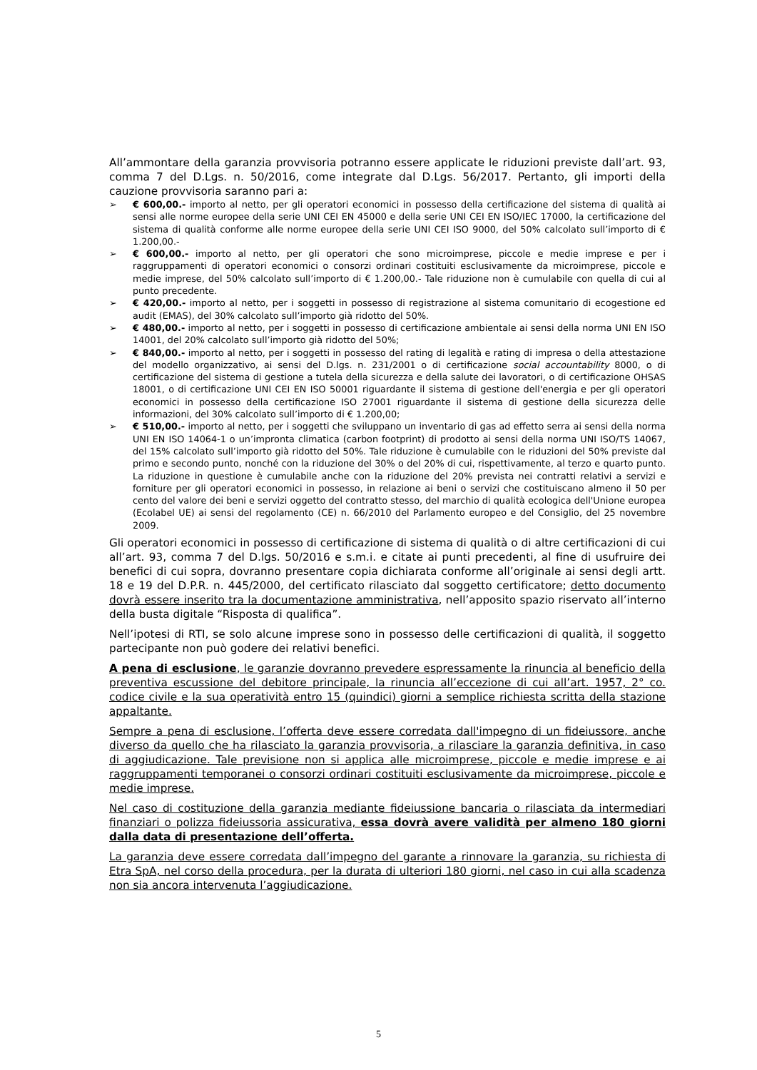All’ammontare della garanzia provvisoria potranno essere applicate le riduzioni previste dall’art. 93, comma 7 del D.Lgs. n. 50/2016, come integrate dal D.Lgs. 56/2017. Pertanto, gli importi della cauzione provvisoria saranno pari a:
➢ € 600,00.- importo al netto, per gli operatori economici in possesso della certificazione del sistema di qualità ai sensi alle norme europee della serie UNI CEI EN 45000 e della serie UNI CEI EN ISO/IEC 17000, la certificazione del sistema di qualità conforme alle norme europee della serie UNI CEI ISO 9000, del 50% calcolato sull’importo di € 1.200,00.-
➢ € 600,00.- importo al netto, per gli operatori che sono microimprese, piccole e medie imprese e per i raggruppamenti di operatori economici o consorzi ordinari costituiti esclusivamente da microimprese, piccole e medie imprese, del 50% calcolato sull’importo di € 1.200,00.- Tale riduzione non è cumulabile con quella di cui al punto precedente.
➢ € 420,00.- importo al netto, per i soggetti in possesso di registrazione al sistema comunitario di ecogestione ed audit (EMAS), del 30% calcolato sull’importo già ridotto del 50%.
➢ € 480,00.- importo al netto, per i soggetti in possesso di certificazione ambientale ai sensi della norma UNI EN ISO 14001, del 20% calcolato sull’importo già ridotto del 50%;
➢ € 840,00.- importo al netto, per i soggetti in possesso del rating di legalità e rating di impresa o della attestazione del modello organizzativo, ai sensi del D.lgs. n. 231/2001 o di certificazione social accountability 8000, o di certificazione del sistema di gestione a tutela della sicurezza e della salute dei lavoratori, o di certificazione OHSAS 18001, o di certificazione UNI CEI EN ISO 50001 riguardante il sistema di gestione dell'energia e per gli operatori economici in possesso della certificazione ISO 27001 riguardante il sistema di gestione della sicurezza delle informazioni, del 30% calcolato sull’importo di € 1.200,00;
➢ € 510,00.- importo al netto, per i soggetti che sviluppano un inventario di gas ad effetto serra ai sensi della norma UNI EN ISO 14064-1 o un’impronta climatica (carbon footprint) di prodotto ai sensi della norma UNI ISO/TS 14067, del 15% calcolato sull’importo già ridotto del 50%. Tale riduzione è cumulabile con le riduzioni del 50% previste dal primo e secondo punto, nonché con la riduzione del 30% o del 20% di cui, rispettivamente, al terzo e quarto punto. La riduzione in questione è cumulabile anche con la riduzione del 20% prevista nei contratti relativi a servizi e forniture per gli operatori economici in possesso, in relazione ai beni o servizi che costituiscano almeno il 50 per cento del valore dei beni e servizi oggetto del contratto stesso, del marchio di qualità ecologica dell'Unione europea (Ecolabel UE) ai sensi del regolamento (CE) n. 66/2010 del Parlamento europeo e del Consiglio, del 25 novembre 2009.
Gli operatori economici in possesso di certificazione di sistema di qualità o di altre certificazioni di cui all’art. 93, comma 7 del D.lgs. 50/2016 e s.m.i. e citate ai punti precedenti, al fine di usufruire dei benefici di cui sopra, dovranno presentare copia dichiarata conforme all’originale ai sensi degli artt. 18 e 19 del D.P.R. n. 445/2000, del certificato rilasciato dal soggetto certificatore; detto documento dovrà essere inserito tra la documentazione amministrativa, nell’apposito spazio riservato all’interno della busta digitale “Risposta di qualifica”.
Nell’ipotesi di RTI, se solo alcune imprese sono in possesso delle certificazioni di qualità, il soggetto partecipante non può godere dei relativi benefici.
A pena di esclusione, le garanzie dovranno prevedere espressamente la rinuncia al beneficio della preventiva escussione del debitore principale, la rinuncia all’eccezione di cui all’art. 1957, 2° co. codice civile e la sua operatività entro 15 (quindici) giorni a semplice richiesta scritta della stazione appaltante.
Sempre a pena di esclusione, l’offerta deve essere corredata dall'impegno di un fideiussore, anche diverso da quello che ha rilasciato la garanzia provvisoria, a rilasciare la garanzia definitiva, in caso di aggiudicazione. Tale previsione non si applica alle microimprese, piccole e medie imprese e ai raggruppamenti temporanei o consorzi ordinari costituiti esclusivamente da microimprese, piccole e medie imprese.
Nel caso di costituzione della garanzia mediante fideiussione bancaria o rilasciata da intermediari finanziari o polizza fideiussoria assicurativa, essa dovrà avere validità per almeno 180 giorni dalla data di presentazione dell’offerta.
La garanzia deve essere corredata dall’impegno del garante a rinnovare la garanzia, su richiesta di Etra SpA, nel corso della procedura, per la durata di ulteriori 180 giorni, nel caso in cui alla scadenza non sia ancora intervenuta l’aggiudicazione.
5